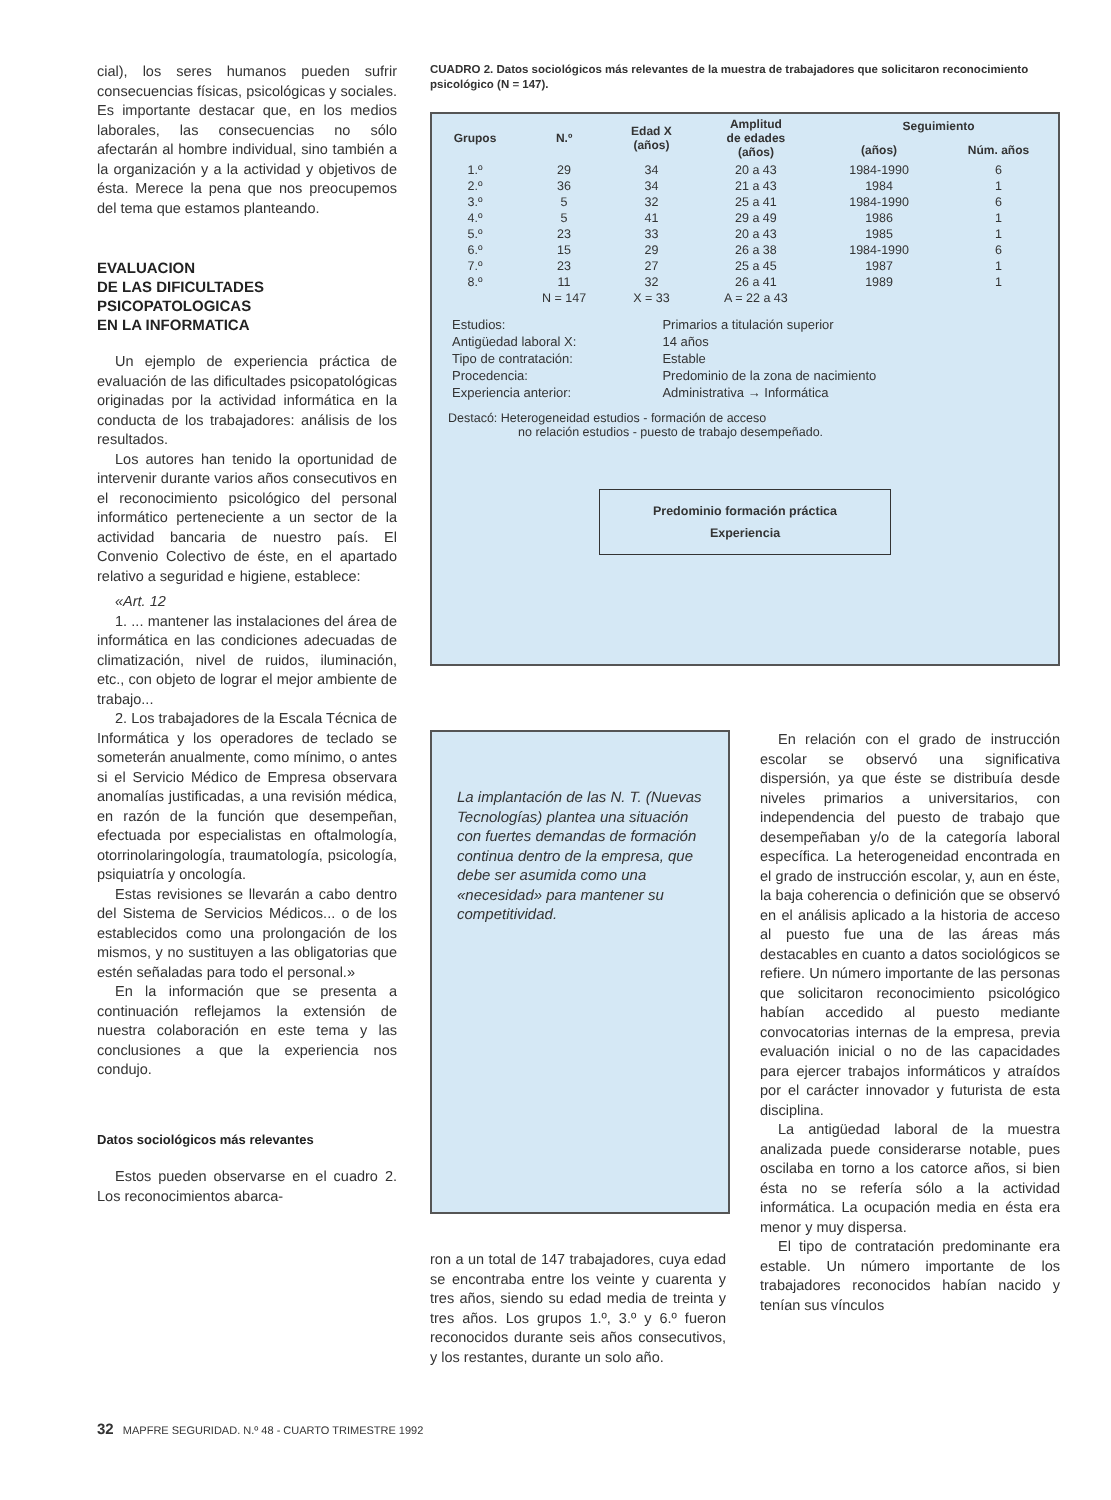cial), los seres humanos pueden sufrir consecuencias físicas, psicológicas y sociales. Es importante destacar que, en los medios laborales, las consecuencias no sólo afectarán al hombre individual, sino también a la organización y a la actividad y objetivos de ésta. Merece la pena que nos preocupemos del tema que estamos planteando.
EVALUACION
DE LAS DIFICULTADES
PSICOPATOLOGICAS
EN LA INFORMATICA
Un ejemplo de experiencia práctica de evaluación de las dificultades psicopatológicas originadas por la actividad informática en la conducta de los trabajadores: análisis de los resultados.
Los autores han tenido la oportunidad de intervenir durante varios años consecutivos en el reconocimiento psicológico del personal informático perteneciente a un sector de la actividad bancaria de nuestro país. El Convenio Colectivo de éste, en el apartado relativo a seguridad e higiene, establece:
«Art. 12
1. ... mantener las instalaciones del área de informática en las condiciones adecuadas de climatización, nivel de ruidos, iluminación, etc., con objeto de lograr el mejor ambiente de trabajo...
2. Los trabajadores de la Escala Técnica de Informática y los operadores de teclado se someterán anualmente, como mínimo, o antes si el Servicio Médico de Empresa observara anomalías justificadas, a una revisión médica, en razón de la función que desempeñan, efectuada por especialistas en oftalmología, otorrinolaringología, traumatología, psicología, psiquiatría y oncología.
Estas revisiones se llevarán a cabo dentro del Sistema de Servicios Médicos... o de los establecidos como una prolongación de los mismos, y no sustituyen a las obligatorias que estén señaladas para todo el personal.»
En la información que se presenta a continuación reflejamos la extensión de nuestra colaboración en este tema y las conclusiones a que la experiencia nos condujo.
Datos sociológicos más relevantes
Estos pueden observarse en el cuadro 2. Los reconocimientos abarca-
CUADRO 2. Datos sociológicos más relevantes de la muestra de trabajadores que solicitaron reconocimiento psicológico (N = 147).
| Grupos | N.º | Edad X (años) | Amplitud de edades (años) | Seguimiento | |
| --- | --- | --- | --- | --- | --- |
| | | | | (años) | Núm. años |
| 1.º | 29 | 34 | 20 a 43 | 1984-1990 | 6 |
| 2.º | 36 | 34 | 21 a 43 | 1984 | 1 |
| 3.º | 5 | 32 | 25 a 41 | 1984-1990 | 6 |
| 4.º | 5 | 41 | 29 a 49 | 1986 | 1 |
| 5.º | 23 | 33 | 20 a 43 | 1985 | 1 |
| 6.º | 15 | 29 | 26 a 38 | 1984-1990 | 6 |
| 7.º | 23 | 27 | 25 a 45 | 1987 | 1 |
| 8.º | 11 | 32 | 26 a 41 | 1989 | 1 |
| | N = 147 | X = 33 | A = 22 a 43 | | |
| Estudios: | Primarios a titulación superior |
| Antigüedad laboral X: | 14 años |
| Tipo de contratación: | Estable |
| Procedencia: | Predominio de la zona de nacimiento |
| Experiencia anterior: | Administrativa → Informática |
Destacó: Heterogeneidad estudios - formación de acceso
no relación estudios - puesto de trabajo desempeñado.
Predominio formación práctica
Experiencia
La implantación de las N. T. (Nuevas Tecnologías) plantea una situación con fuertes demandas de formación continua dentro de la empresa, que debe ser asumida como una «necesidad» para mantener su competitividad.
ron a un total de 147 trabajadores, cuya edad se encontraba entre los veinte y cuarenta y tres años, siendo su edad media de treinta y tres años. Los grupos 1.º, 3.º y 6.º fueron reconocidos durante seis años consecutivos, y los restantes, durante un solo año.
En relación con el grado de instrucción escolar se observó una significativa dispersión, ya que éste se distribuía desde niveles primarios a universitarios, con independencia del puesto de trabajo que desempeñaban y/o de la categoría laboral específica. La heterogeneidad encontrada en el grado de instrucción escolar, y, aun en éste, la baja coherencia o definición que se observó en el análisis aplicado a la historia de acceso al puesto fue una de las áreas más destacables en cuanto a datos sociológicos se refiere. Un número importante de las personas que solicitaron reconocimiento psicológico habían accedido al puesto mediante convocatorias internas de la empresa, previa evaluación inicial o no de las capacidades para ejercer trabajos informáticos y atraídos por el carácter innovador y futurista de esta disciplina.
La antigüedad laboral de la muestra analizada puede considerarse notable, pues oscilaba en torno a los catorce años, si bien ésta no se refería sólo a la actividad informática. La ocupación media en ésta era menor y muy dispersa.
El tipo de contratación predominante era estable. Un número importante de los trabajadores reconocidos habían nacido y tenían sus vínculos
32 MAPFRE SEGURIDAD. N.º 48 - CUARTO TRIMESTRE 1992